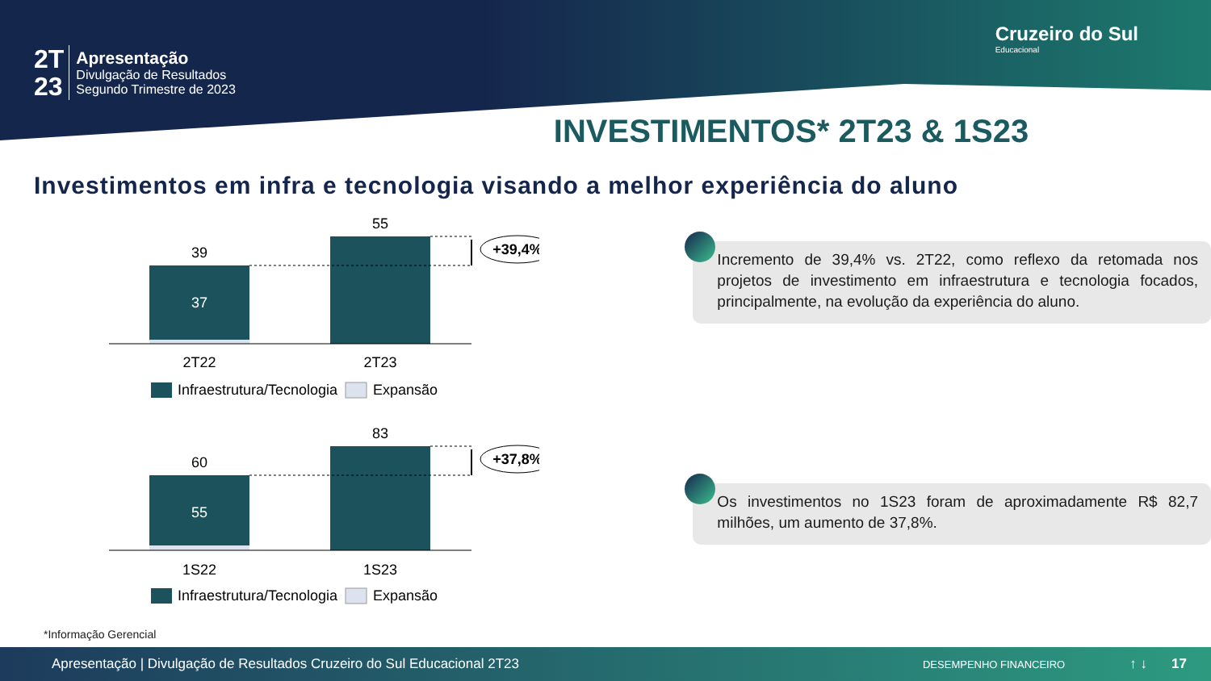2T
23
Apresentação
Divulgação de Resultados
Segundo Trimestre de 2023
Cruzeiro do Sul
Educacional
INVESTIMENTOS* 2T23 & 1S23
Investimentos em infra e tecnologia visando a melhor experiência do aluno
39
37
55
+39,4%
2T22
2T23
Infraestrutura/Tecnologia
Expansão
Incremento de 39,4% vs. 2T22, como reflexo da retomada nos projetos de investimento em infraestrutura e tecnologia focados, principalmente, na evolução da experiência do aluno.
60
55
83
+37,8%
1S22
1S23
Infraestrutura/Tecnologia
Expansão
Os investimentos no 1S23 foram de aproximadamente R$ 82,7 milhões, um aumento de 37,8%.
*Informação Gerencial
Apresentação | Divulgação de Resultados Cruzeiro do Sul Educacional 2T23 DESEMPENHO FINANCEIRO ↑ ↓ 17